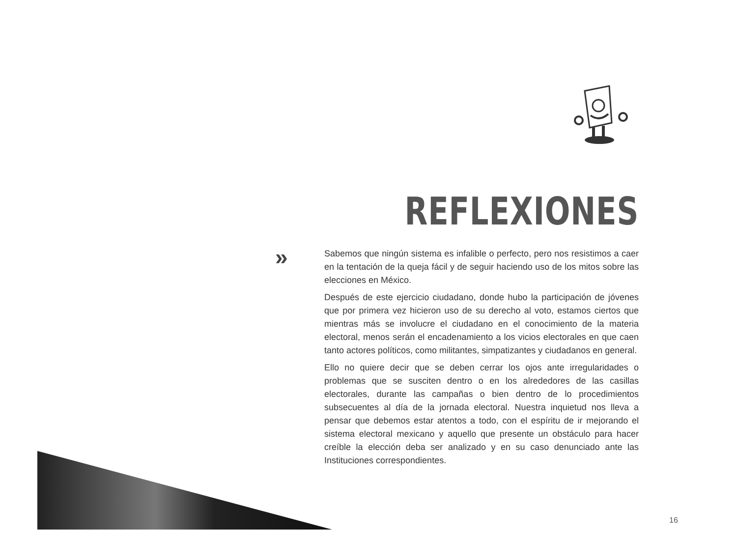REFLEXIONES
»
Sabemos que ningún sistema es infalible o perfecto, pero nos resistimos a caer en la tentación de la queja fácil y de seguir haciendo uso de los mitos sobre las elecciones en México.
Después de este ejercicio ciudadano, donde hubo la participación de jóvenes que por primera vez hicieron uso de su derecho al voto, estamos ciertos que mientras más se involucre el ciudadano en el conocimiento de la materia electoral, menos serán el encadenamiento a los vicios electorales en que caen tanto actores políticos, como militantes, simpatizantes y ciudadanos en general.
Ello no quiere decir que se deben cerrar los ojos ante irregularidades o problemas que se susciten dentro o en los alrededores de las casillas electorales, durante las campañas o bien dentro de lo procedimientos subsecuentes al día de la jornada electoral. Nuestra inquietud nos lleva a pensar que debemos estar atentos a todo, con el espíritu de ir mejorando el sistema electoral mexicano y aquello que presente un obstáculo para hacer creíble la elección deba ser analizado y en su caso denunciado ante las Instituciones correspondientes.
16